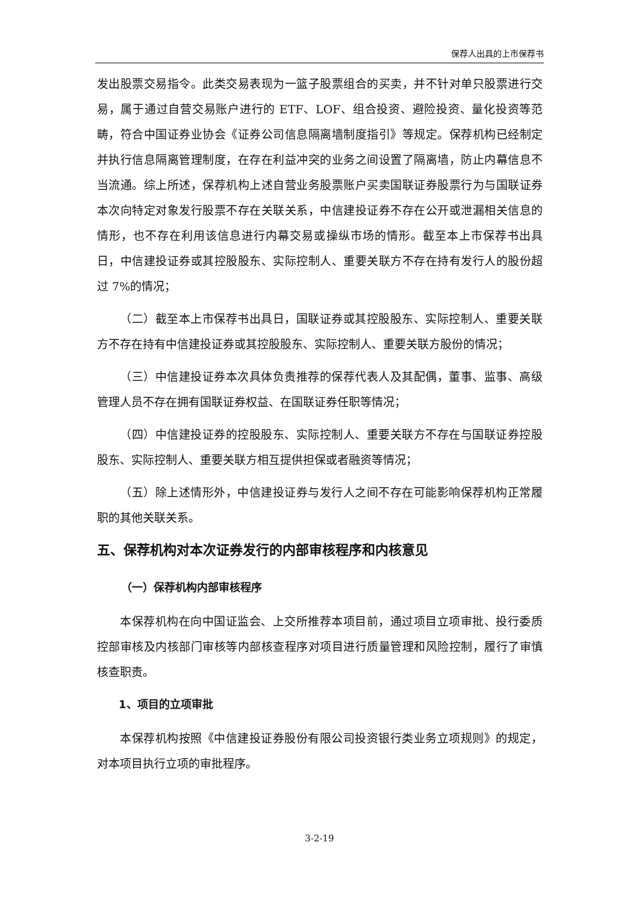保荐人出具的上市保荐书
发出股票交易指令。此类交易表现为一篮子股票组合的买卖，并不针对单只股票进行交易，属于通过自营交易账户进行的 ETF、LOF、组合投资、避险投资、量化投资等范畴，符合中国证券业协会《证券公司信息隔离墙制度指引》等规定。保荐机构已经制定并执行信息隔离管理制度，在存在利益冲突的业务之间设置了隔离墙，防止内幕信息不当流通。综上所述，保荐机构上述自营业务股票账户买卖国联证券股票行为与国联证券本次向特定对象发行股票不存在关联关系，中信建投证券不存在公开或泄漏相关信息的情形，也不存在利用该信息进行内幕交易或操纵市场的情形。截至本上市保荐书出具日，中信建投证券或其控股股东、实际控制人、重要关联方不存在持有发行人的股份超过 7%的情况；
（二）截至本上市保荐书出具日，国联证券或其控股股东、实际控制人、重要关联方不存在持有中信建投证券或其控股股东、实际控制人、重要关联方股份的情况；
（三）中信建投证券本次具体负责推荐的保荐代表人及其配偶，董事、监事、高级管理人员不存在拥有国联证券权益、在国联证券任职等情况；
（四）中信建投证券的控股股东、实际控制人、重要关联方不存在与国联证券控股股东、实际控制人、重要关联方相互提供担保或者融资等情况；
（五）除上述情形外，中信建投证券与发行人之间不存在可能影响保荐机构正常履职的其他关联关系。
五、保荐机构对本次证券发行的内部审核程序和内核意见
（一）保荐机构内部审核程序
本保荐机构在向中国证监会、上交所推荐本项目前，通过项目立项审批、投行委质控部审核及内核部门审核等内部核查程序对项目进行质量管理和风险控制，履行了审慎核查职责。
1、项目的立项审批
本保荐机构按照《中信建投证券股份有限公司投资银行类业务立项规则》的规定，对本项目执行立项的审批程序。
3-2-19